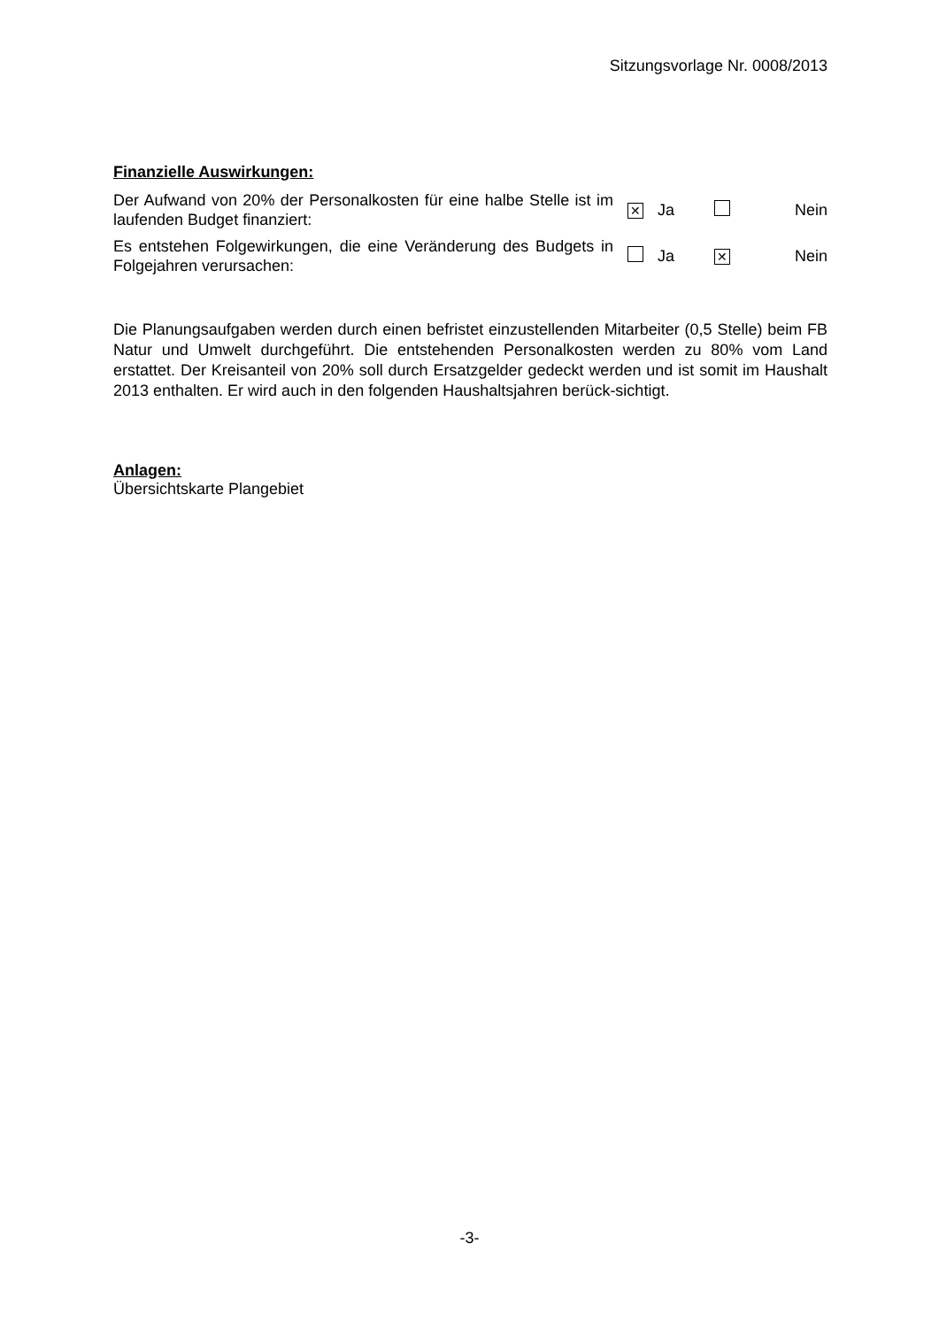Sitzungsvorlage Nr. 0008/2013
Finanzielle Auswirkungen:
| Der Aufwand von 20% der Personalkosten für eine halbe Stelle ist im laufenden Budget finanziert: | ✕ | Ja | | Nein |
| Es entstehen Folgewirkungen, die eine Veränderung des Budgets in Folgejahren verursachen: | | Ja | ✕ | Nein |
Die Planungsaufgaben werden durch einen befristet einzustellenden Mitarbeiter (0,5 Stelle) beim FB Natur und Umwelt durchgeführt. Die entstehenden Personalkosten werden zu 80% vom Land erstattet. Der Kreisanteil von 20% soll durch Ersatzgelder gedeckt werden und ist somit im Haushalt 2013 enthalten. Er wird auch in den folgenden Haushaltsjahren berück-sichtigt.
Anlagen:
Übersichtskarte Plangebiet
-3-